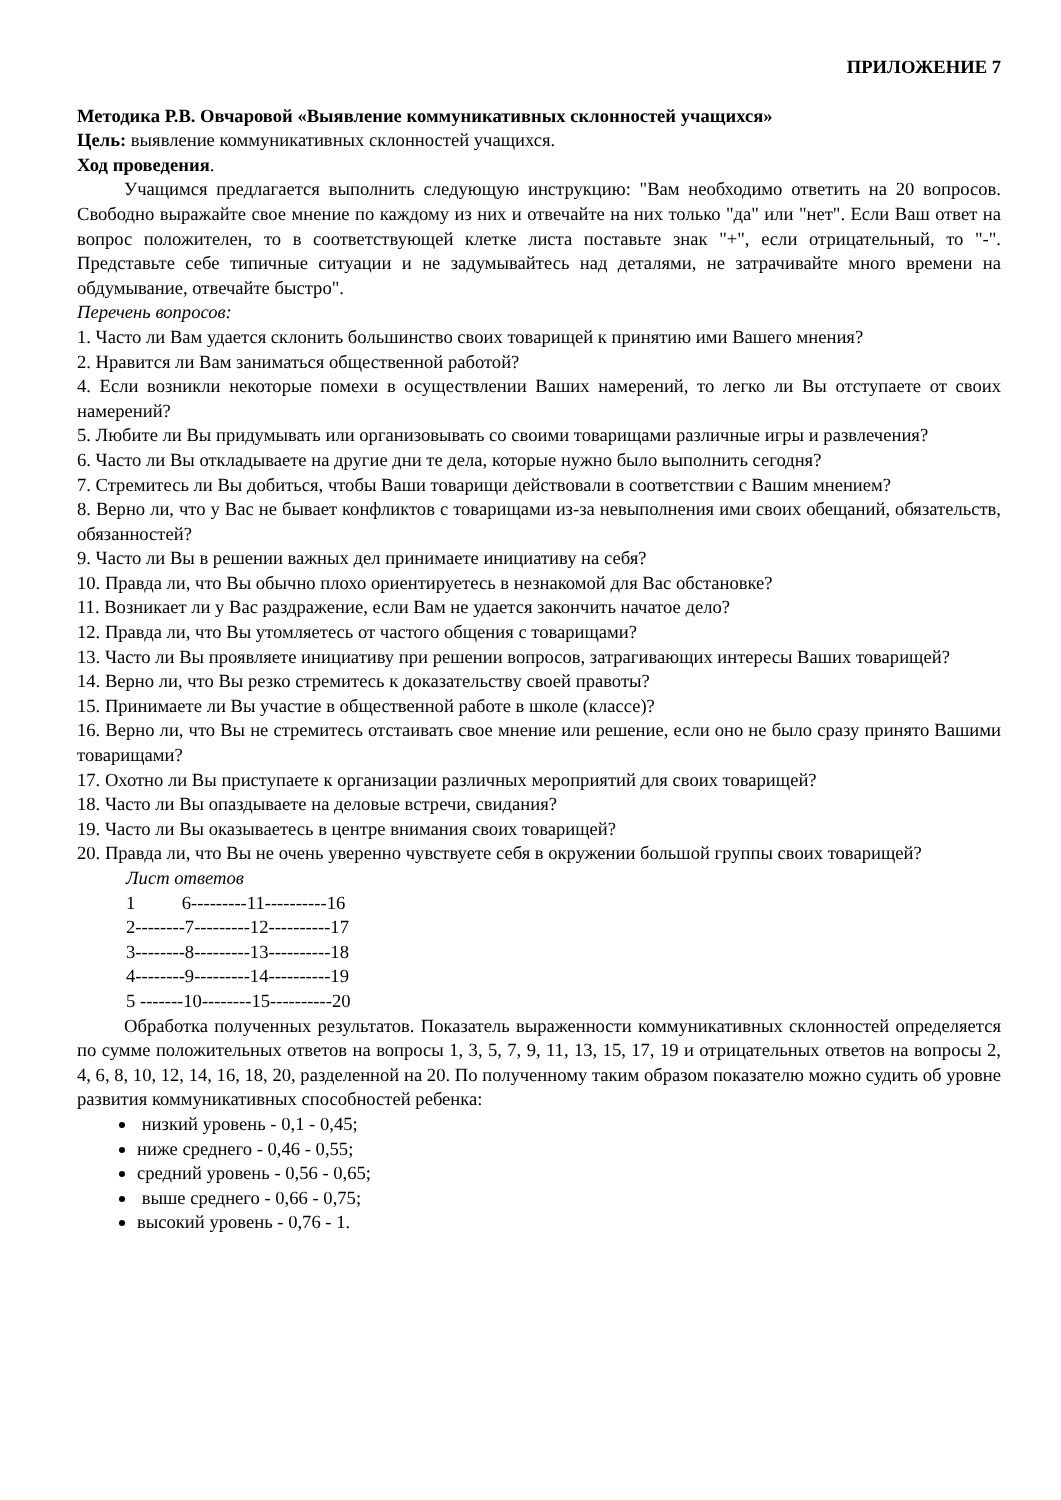ПРИЛОЖЕНИЕ 7
Методика Р.В. Овчаровой «Выявление коммуникативных склонностей учащихся»
Цель: выявление коммуникативных склонностей учащихся.
Ход проведения.
Учащимся предлагается выполнить следующую инструкцию: "Вам необходимо ответить на 20 вопросов. Свободно выражайте свое мнение по каждому из них и отвечайте на них только "да" или "нет". Если Ваш ответ на вопрос положителен, то в соответствующей клетке листа поставьте знак "+", если отрицательный, то "-". Представьте себе типичные ситуации и не задумывайтесь над деталями, не затрачивайте много времени на обдумывание, отвечайте быстро".
Перечень вопросов:
1. Часто ли Вам удается склонить большинство своих товарищей к принятию ими Вашего мнения?
2. Нравится ли Вам заниматься общественной работой?
4. Если возникли некоторые помехи в осуществлении Ваших намерений, то легко ли Вы отступаете от своих намерений?
5. Любите ли Вы придумывать или организовывать со своими товарищами различные игры и развлечения?
6. Часто ли Вы откладываете на другие дни те дела, которые нужно было выполнить сегодня?
7. Стремитесь ли Вы добиться, чтобы Ваши товарищи действовали в соответствии с Вашим мнением?
8. Верно ли, что у Вас не бывает конфликтов с товарищами из-за невыполнения ими своих обещаний, обязательств, обязанностей?
9. Часто ли Вы в решении важных дел принимаете инициативу на себя?
10. Правда ли, что Вы обычно плохо ориентируетесь в незнакомой для Вас обстановке?
11. Возникает ли у Вас раздражение, если Вам не удается закончить начатое дело?
12. Правда ли, что Вы утомляетесь от частого общения с товарищами?
13. Часто ли Вы проявляете инициативу при решении вопросов, затрагивающих интересы Ваших товарищей?
14. Верно ли, что Вы резко стремитесь к доказательству своей правоты?
15. Принимаете ли Вы участие в общественной работе в школе (классе)?
16. Верно ли, что Вы не стремитесь отстаивать свое мнение или решение, если оно не было сразу принято Вашими товарищами?
17. Охотно ли Вы приступаете к организации различных мероприятий для своих товарищей?
18. Часто ли Вы опаздываете на деловые встречи, свидания?
19. Часто ли Вы оказываетесь в центре внимания своих товарищей?
20. Правда ли, что Вы не очень уверенно чувствуете себя в окружении большой группы своих товарищей?
Лист ответов
1 6---------11----------16
2--------7---------12----------17
3--------8---------13----------18
4--------9---------14----------19
5 -------10--------15----------20
Обработка полученных результатов. Показатель выраженности коммуникативных склонностей определяется по сумме положительных ответов на вопросы 1, 3, 5, 7, 9, 11, 13, 15, 17, 19 и отрицательных ответов на вопросы 2, 4, 6, 8, 10, 12, 14, 16, 18, 20, разделенной на 20. По полученному таким образом показателю можно судить об уровне развития коммуникативных способностей ребенка:
низкий уровень - 0,1 - 0,45;
ниже среднего - 0,46 - 0,55;
средний уровень - 0,56 - 0,65;
выше среднего - 0,66 - 0,75;
высокий уровень - 0,76 - 1.